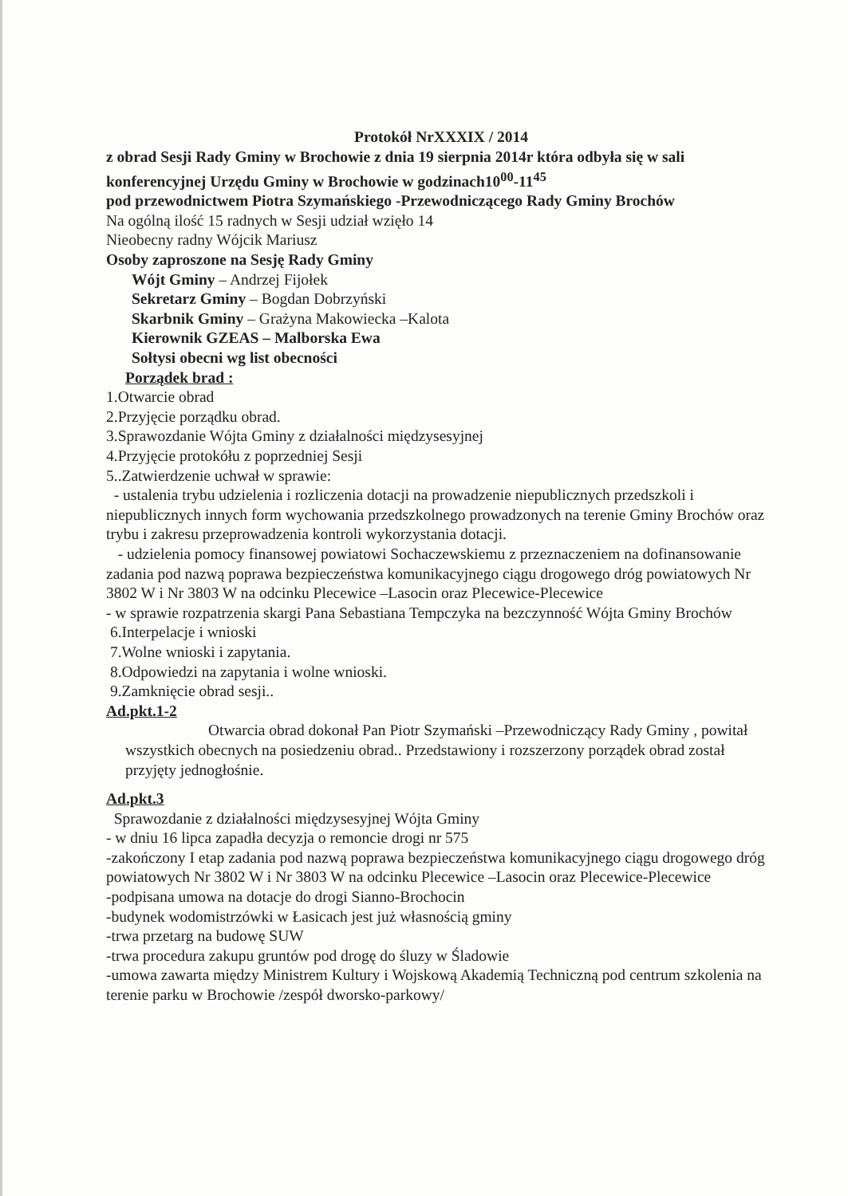Protokół NrXXXIX / 2014
z obrad Sesji Rady Gminy w Brochowie z dnia 19 sierpnia 2014r która odbyła się w sali konferencyjnej Urzędu Gminy w Brochowie w godzinach10<sup>00</sup>-11<sup>45</sup>
pod przewodnictwem Piotra Szymańskiego -Przewodniczącego Rady Gminy Brochów
Na ogólną ilość 15 radnych w Sesji udział wzięło 14
Nieobecny radny Wójcik Mariusz
Osoby zaproszone na Sesję Rady Gminy
Wójt Gminy – Andrzej Fijołek
Sekretarz Gminy – Bogdan Dobrzyński
Skarbnik Gminy – Grażyna Makowiecka –Kalota
Kierownik GZEAS – Malborska Ewa
Sołtysi obecni wg list obecności
Porządek brad :
1.Otwarcie obrad
2.Przyjęcie porządku obrad.
3.Sprawozdanie Wójta Gminy z działalności międzysesyjnej
4.Przyjęcie protokółu z poprzedniej Sesji
5..Zatwierdzenie uchwał w sprawie:
- ustalenia trybu udzielenia i rozliczenia dotacji na prowadzenie niepublicznych przedszkoli i niepublicznych innych form wychowania przedszkolnego prowadzonych na terenie Gminy Brochów oraz trybu i zakresu przeprowadzenia kontroli wykorzystania dotacji.
- udzielenia pomocy finansowej powiatowi Sochaczewskiemu z przeznaczeniem na dofinansowanie zadania pod nazwą poprawa bezpieczeństwa komunikacyjnego ciągu drogowego dróg powiatowych Nr 3802 W i Nr 3803 W na odcinku Plecewice –Lasocin oraz Plecewice-Plecewice
- w sprawie rozpatrzenia skargi Pana Sebastiana Tempczyka na bezczynność Wójta Gminy Brochów
6.Interpelacje i wnioski
7.Wolne wnioski i zapytania.
8.Odpowiedzi na zapytania i wolne wnioski.
9.Zamknięcie obrad sesji..
Ad.pkt.1-2
Otwarcia obrad dokonał Pan Piotr Szymański –Przewodniczący Rady Gminy , powitał wszystkich obecnych na posiedzeniu obrad.. Przedstawiony i rozszerzony porządek obrad został przyjęty jednogłośnie.
Ad.pkt.3
Sprawozdanie z działalności międzysesyjnej Wójta Gminy
- w dniu 16 lipca zapadła decyzja o remoncie drogi nr 575
-zakończony I etap zadania pod nazwą poprawa bezpieczeństwa komunikacyjnego ciągu drogowego dróg powiatowych Nr 3802 W i Nr 3803 W na odcinku Plecewice –Lasocin oraz Plecewice-Plecewice
-podpisana umowa na dotacje do drogi Sianno-Brochocin
-budynek wodomistrzówki w Łasicach jest już własnością gminy
-trwa przetarg na budowę SUW
-trwa procedura zakupu gruntów pod drogę do śluzy w Śladowie
-umowa zawarta między Ministrem Kultury i Wojskową Akademią Techniczną pod centrum szkolenia na terenie parku w Brochowie /zespół dworsko-parkowy/